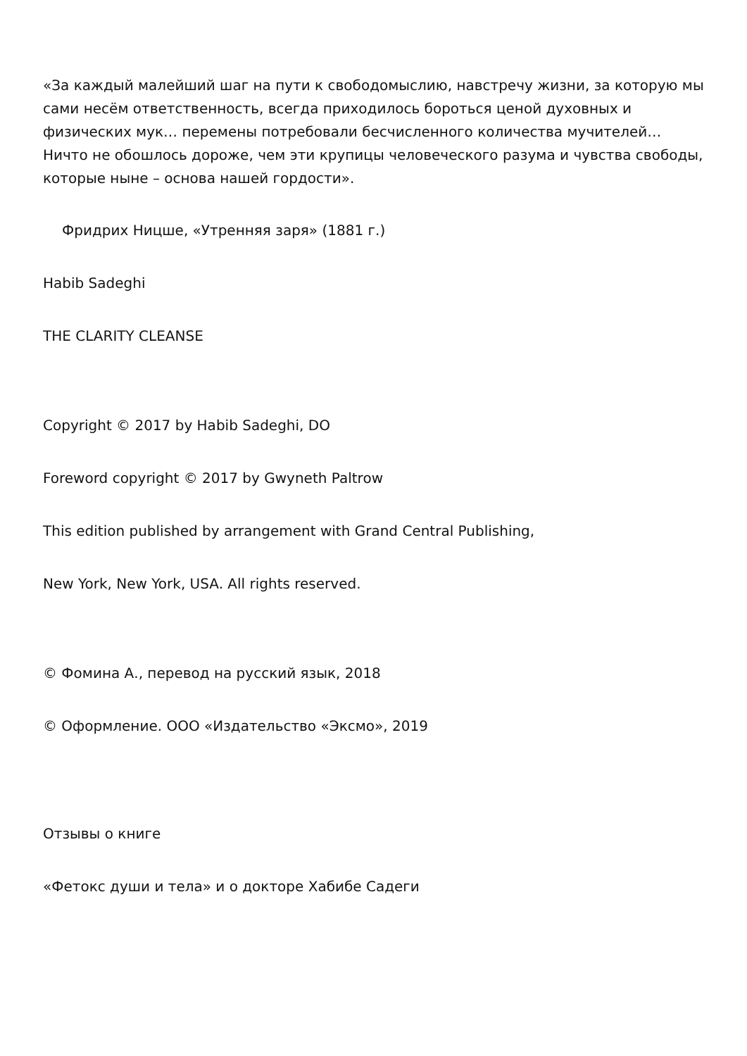«За каждый малейший шаг на пути к свободомыслию, навстречу жизни, за которую мы сами несём ответственность, всегда приходилось бороться ценой духовных и физических мук… перемены потребовали бесчисленного количества мучителей… Ничто не обошлось дороже, чем эти крупицы человеческого разума и чувства свободы, которые ныне – основа нашей гордости».
Фридрих Ницше, «Утренняя заря» (1881 г.)
Habib Sadeghi
THE CLARITY CLEANSE
Copyright © 2017 by Habib Sadeghi, DO
Foreword copyright © 2017 by Gwyneth Paltrow
This edition published by arrangement with Grand Central Publishing,
New York, New York, USA. All rights reserved.
© Фомина А., перевод на русский язык, 2018
© Оформление. ООО «Издательство «Эксмо», 2019
Отзывы о книге
«Фетокс души и тела» и о докторе Хабибе Садеги